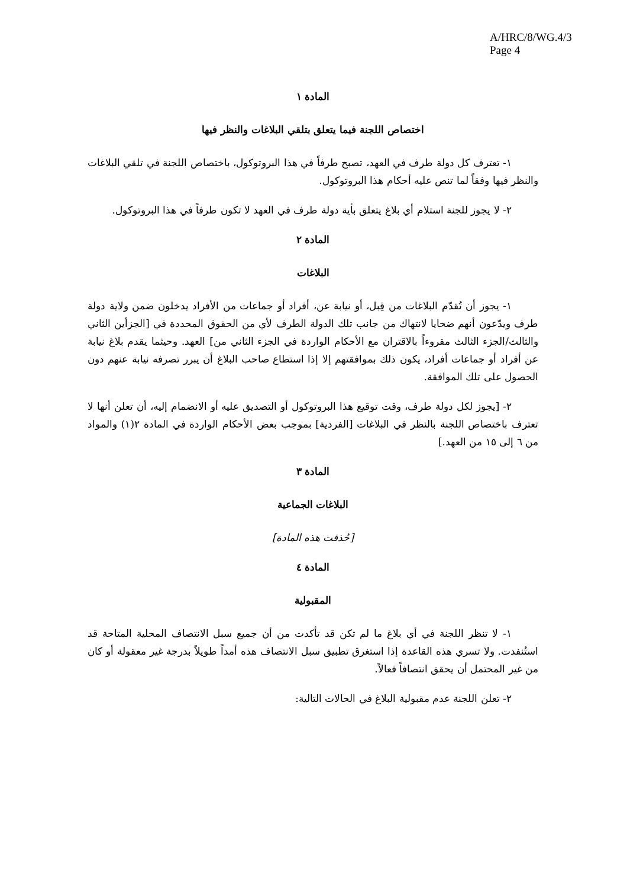A/HRC/8/WG.4/3
Page 4
المادة ١
اختصاص اللجنة فيما يتعلق بتلقي البلاغات والنظر فيها
١- تعترف كل دولة طرف في العهد، تصبح طرفاً في هذا البروتوكول، باختصاص اللجنة في تلقي البلاغات والنظر فيها وفقاً لما تنص عليه أحكام هذا البروتوكول.
٢- لا يجوز للجنة استلام أي بلاغ يتعلق بأية دولة طرف في العهد لا تكون طرفاً في هذا البروتوكول.
المادة ٢
البلاغات
١- يجوز أن تُقدّم البلاغات من قِبل، أو نيابة عن، أفراد أو جماعات من الأفراد يدخلون ضمن ولاية دولة طرف ويدّعون أنهم ضحايا لانتهاك من جانب تلك الدولة الطرف لأي من الحقوق المحددة في [الجزأين الثاني والثالث/الجزء الثالث مقروءاً بالاقتران مع الأحكام الواردة في الجزء الثاني من] العهد. وحيثما يقدم بلاغ نيابة عن أفراد أو جماعات أفراد، يكون ذلك بموافقتهم إلا إذا استطاع صاحب البلاغ أن يبرر تصرفه نيابة عنهم دون الحصول على تلك الموافقة.
٢- [يجوز لكل دولة طرف، وقت توقيع هذا البروتوكول أو التصديق عليه أو الانضمام إليه، أن تعلن أنها لا تعترف باختصاص اللجنة بالنظر في البلاغات [الفردية] بموجب بعض الأحكام الواردة في المادة ٢(١) والمواد من ٦ إلى ١٥ من العهد.]
المادة ٣
البلاغات الجماعية
[حُذفت هذه المادة]
المادة ٤
المقبولية
١- لا تنظر اللجنة في أي بلاغ ما لم تكن قد تأكدت من أن جميع سبل الانتصاف المحلية المتاحة قد استُنفدت. ولا تسري هذه القاعدة إذا استغرق تطبيق سبل الانتصاف هذه أمداً طويلاً بدرجة غير معقولة أو كان من غير المحتمل أن يحقق انتصافاً فعالاً.
٢- تعلن اللجنة عدم مقبولية البلاغ في الحالات التالية: